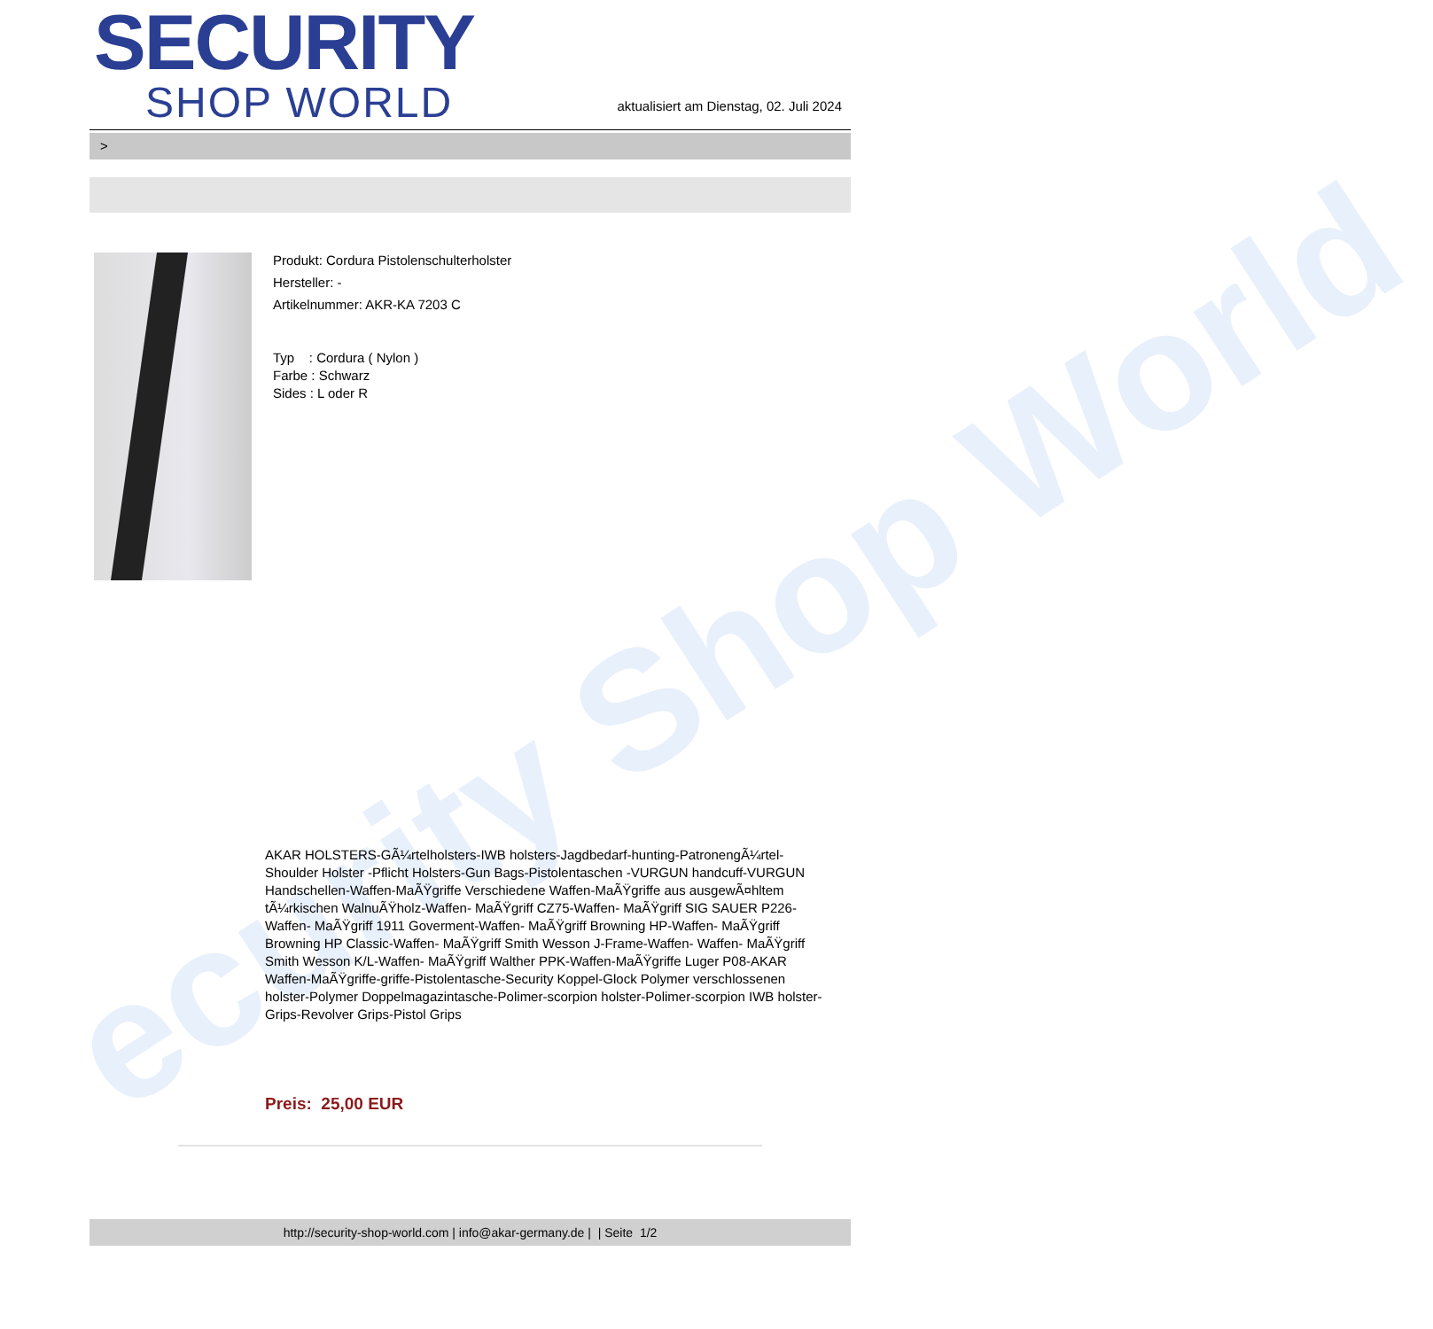ecurity Shop World
SECURITY
SHOP WORLD
aktualisiert am Dienstag, 02. Juli 2024
>
Produkt: Cordura Pistolenschulterholster
Hersteller: -
Artikelnummer: AKR-KA 7203 C
Typ : Cordura ( Nylon )
Farbe : Schwarz
Sides : L oder R
AKAR HOLSTERS-GÃ¼rtelholsters-IWB holsters-Jagdbedarf-hunting-PatronengÃ¼rtel- Shoulder Holster -Pflicht Holsters-Gun Bags-Pistolentaschen -VURGUN handcuff-VURGUN Handschellen-Waffen-MaÃŸgriffe Verschiedene Waffen-MaÃŸgriffe aus ausgewÃ¤hltem tÃ¼rkischen WalnuÃŸholz-Waffen- MaÃŸgriff CZ75-Waffen- MaÃŸgriff SIG SAUER P226-Waffen- MaÃŸgriff 1911 Goverment-Waffen- MaÃŸgriff Browning HP-Waffen- MaÃŸgriff Browning HP Classic-Waffen- MaÃŸgriff Smith Wesson J-Frame-Waffen- Waffen- MaÃŸgriff Smith Wesson K/L-Waffen- MaÃŸgriff Walther PPK-Waffen-MaÃŸgriffe Luger P08-AKAR Waffen-MaÃŸgriffe-griffe-Pistolentasche-Security Koppel-Glock Polymer verschlossenen holster-Polymer Doppelmagazintasche-Polimer-scorpion holster-Polimer-scorpion IWB holster-Grips-Revolver Grips-Pistol Grips
Preis: 25,00 EUR
http://security-shop-world.com | info@akar-germany.de | | Seite 1/2